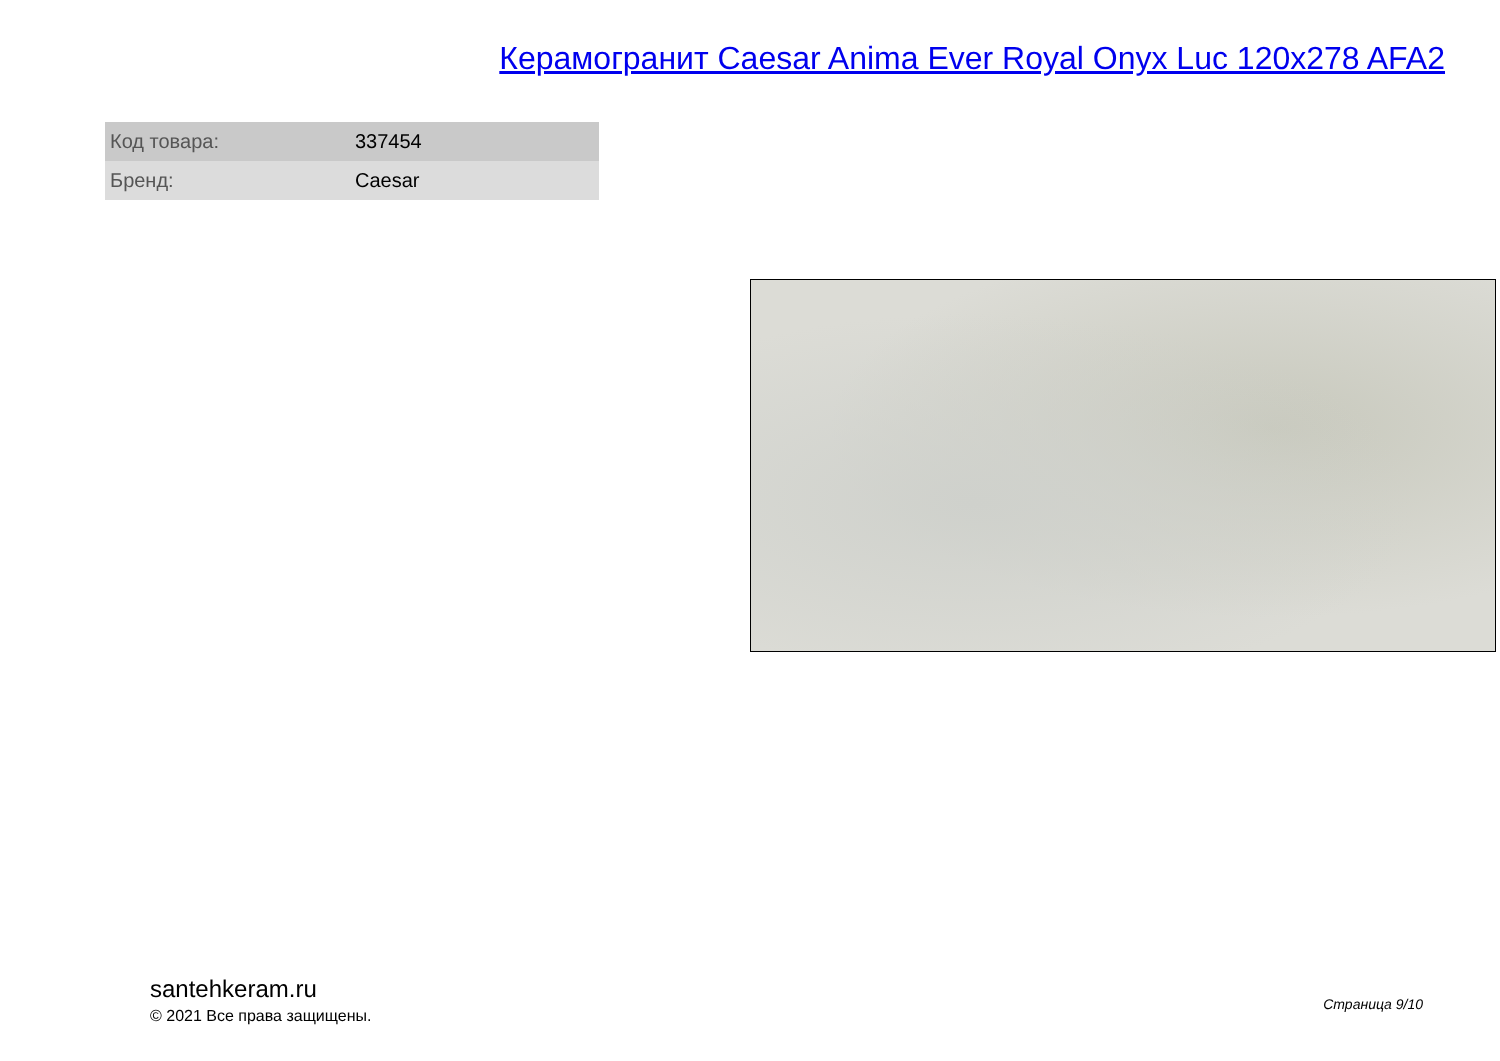Керамогранит Caesar Anima Ever Royal Onyx Luc 120x278 AFA2
| Код товара: | 337454 |
| Бренд: | Caesar |
santehkeram.ru
© 2021 Все права защищены.
Страница 9/10